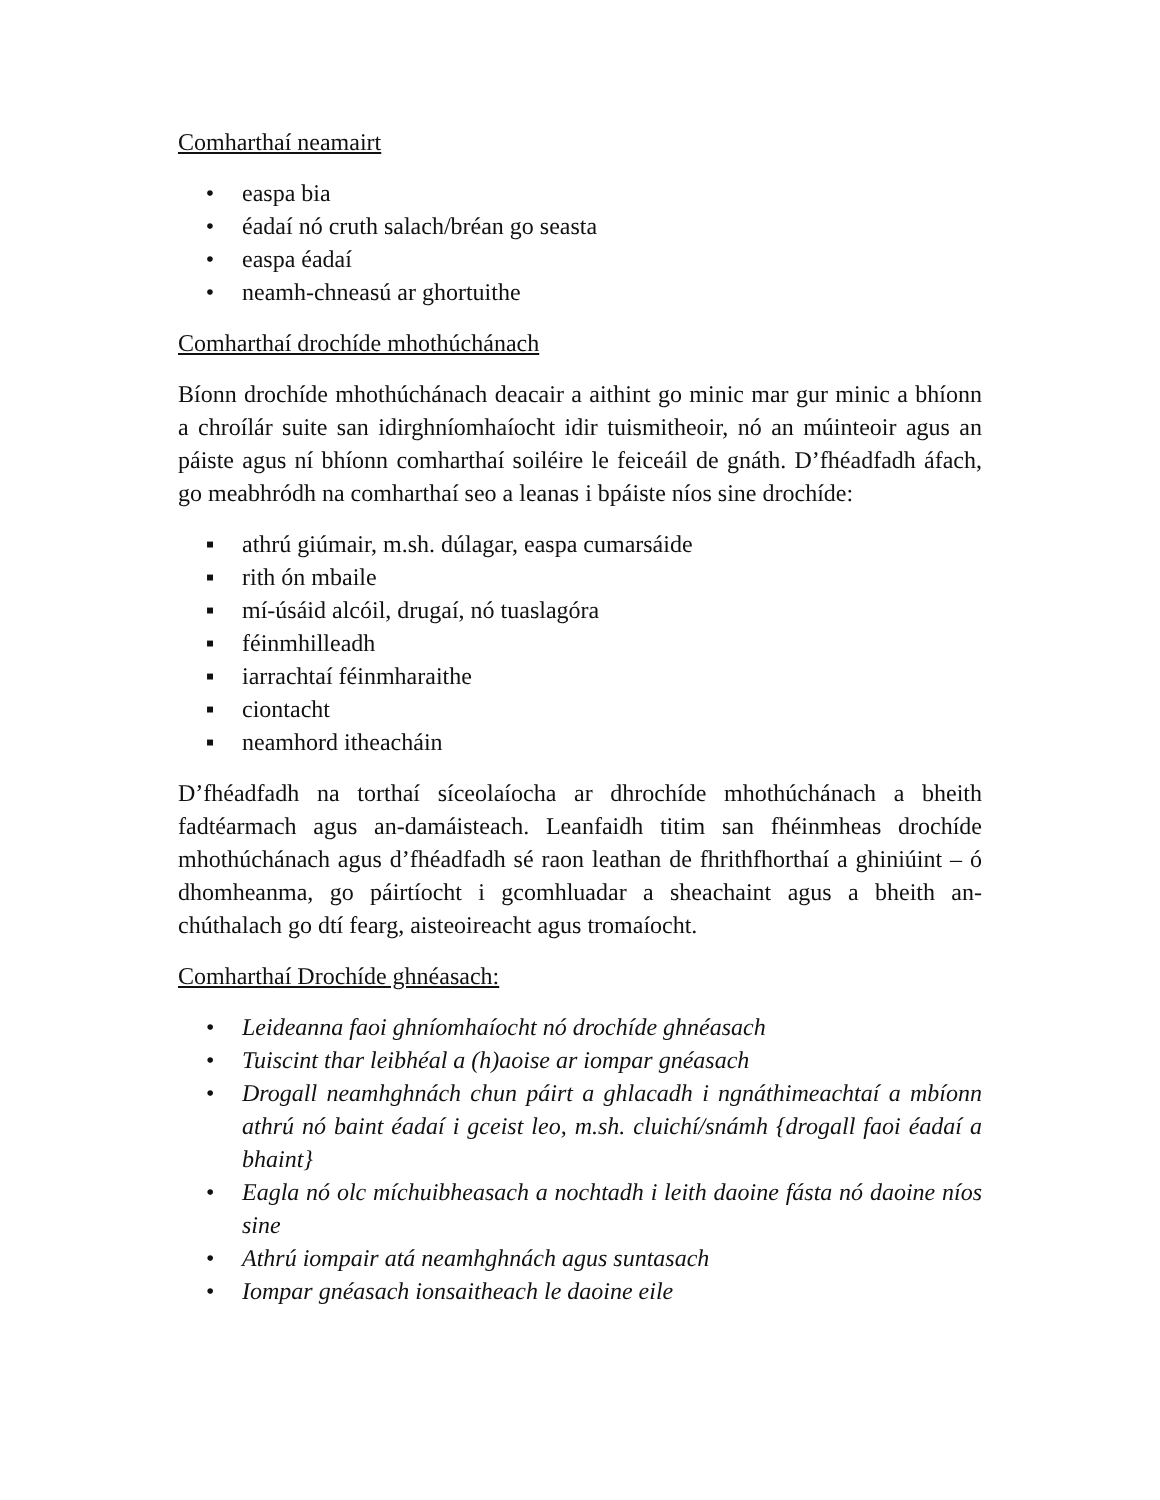Comharthaí neamairt
• easpa bia
• éadaí nó cruth salach/bréan go seasta
• easpa éadaí
• neamh-chneasú ar ghortuithe
Comharthaí drochíde mhothúchánach
Bíonn drochíde mhothúchánach deacair a aithint go minic mar gur minic a bhíonn a chroílár suite san idirghníomhaíocht idir tuismitheoir, nó an múinteoir agus an páiste agus ní bhíonn comharthaí soiléire le feiceáil de gnáth. D’fhéadfadh áfach, go meabhródh na comharthaí seo a leanas i bpáiste níos sine drochíde:
▪ athrú giúmair, m.sh. dúlagar, easpa cumarsáide
▪ rith ón mbaile
▪ mí-úsáid alcóil, drugaí, nó tuaslagóra
▪ féinmhilleadh
▪ iarrachtaí féinmharaithe
▪ ciontacht
▪ neamhord itheacháin
D’fhéadfadh na torthaí síceolaíocha ar dhrochíde mhothúchánach a bheith fadtéarmach agus an-damáisteach. Leanfaidh titim san fhéinmheas drochíde mhothúchánach agus d’fhéadfadh sé raon leathan de fhrithfhorthaí a ghiniúint – ó dhomheanma, go páirtíocht i gcomhluadar a sheachaint agus a bheith an-chúthalach go dtí fearg, aisteoireacht agus tromaíocht.
Comharthaí Drochíde ghnéasach:
• Leideanna faoi ghníomhaíocht nó drochíde ghnéasach
• Tuiscint thar leibhéal a (h)aoise ar iompar gnéasach
• Drogall neamhghnách chun páirt a ghlacadh i ngnáthimeachtaí a mbíonn athrú nó baint éadaí i gceist leo, m.sh. cluichí/snámh {drogall faoi éadaí a bhaint}
• Eagla nó olc míchuibheasach a nochtadh i leith daoine fásta nó daoine níos sine
• Athrú iompair atá neamhghnách agus suntasach
• Iompar gnéasach ionsaitheach le daoine eile